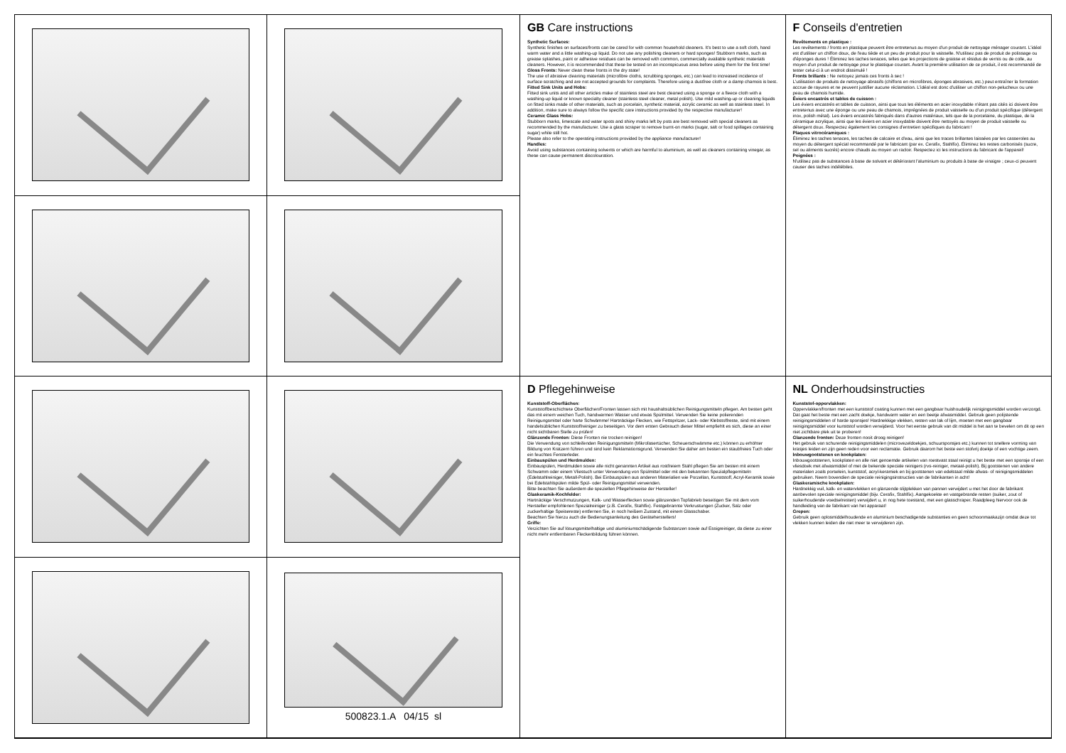500823.1.A 04/15 sl
GB Care instructions
Synthetic Surfaces:
Synthetic finishes on surfaces/fronts can be cared for with common household cleaners. It's best to use a soft cloth, hand warm water and a little washing-up liquid. Do not use any polishing cleaners or hard sponges! Stubborn marks, such as grease splashes, paint or adhesive residues can be removed with common, commercially available synthetic materials cleaners. However, it is recommended that these be tested on an inconspicuous area before using them for the first time!
Gloss Fronts: Never clean these fronts in the dry state!
The use of abrasive cleaning materials (microfibre cloths, scrubbing sponges, etc.) can lead to increased incidence of surface scratching and are not accepted grounds for complaints. Therefore using a dustfree cloth or a damp chamois is best.
Fitted Sink Units and Hobs:
Fitted sink units and all other articles make of stainless steel are best cleaned using a sponge or a fleece cloth with a washing-up liquid or known specialty cleaner (stainless steel cleaner, metal polish). Use mild washing-up or cleaning liquids on fitted sinks made of other materials, such as porcelain, synthetic material, acrylic ceramic as well as stainless steel. In addition, make sure to always follow the specific care instructions provided by the respective manufacturer!
Ceramic Glass Hobs:
Stubborn marks, limescale and water spots and shiny marks left by pots are best removed with special cleaners as recommended by the manufacturer. Use a glass scraper to remove burnt-on marks (sugar, salt or food spillages containing sugar) while still hot.
Please also refer to the operating instructions provided by the appliance manufacturer!
Handles:
Avoid using substances containing solvents or which are harmful to aluminium, as well as cleaners containing vinegar, as these can cause permanent discolouration.
F Conseils d'entretien
Revêtements en plastique :
Les revêtements / fronts en plastique peuvent être entretenus au moyen d'un produit de nettoyage ménager courant. L'idéal est d'utiliser un chiffon doux, de l'eau tiède et un peu de produit pour la vaisselle. N'utilisez pas de produit de polissage ou d'éponges dures ! Éliminez les taches tenaces, telles que les projections de graisse et résidus de vernis ou de colle, au moyen d'un produit de nettoyage pour le plastique courant. Avant la première utilisation de ce produit, il est recommandé de tester celui-ci à un endroit dissimulé !
Fronts brillants : Ne nettoyez jamais ces fronts à sec !
L'utilisation de produits de nettoyage abrasifs (chiffons en microfibres, éponges abrasives, etc.) peut entraîner la formation accrue de rayures et ne peuvent justifier aucune réclamation. L'idéal est donc d'utiliser un chiffon non-pelucheux ou une peau de chamois humide.
Éviers encastrés et tables de cuisson :
Les éviers encastrés et tables de cuisson, ainsi que tous les éléments en acier inoxydable n'étant pas cités ici doivent être entretenus avec une éponge ou une peau de chamois, imprégnées de produit vaisselle ou d'un produit spécifique (détergent inox, polish métal). Les éviers encastrés fabriqués dans d'autres matériaux, tels que de la porcelaine, du plastique, de la céramique acrylique, ainsi que les éviers en acier inoxydable doivent être nettoyés au moyen de produit vaisselle ou détergent doux. Respectez également les consignes d'entretien spécifiques du fabricant !
Plaques vitrocéramiques :
Éliminez les taches tenaces, les taches de calcaire et d'eau, ainsi que les traces brillantes laissées par les casseroles au moyen du détergent spécial recommandé par le fabricant (par ex. Cerafix, Stahlfix). Éliminez les restes carbonisés (sucre, sel ou aliments sucrés) encore chauds au moyen un racloir. Respectez ici les instructions du fabricant de l'appareil!
Poignées :
N'utilisez pas de substances à base de solvant et détériorant l'aluminium ou produits à base de vinaigre ; ceux-ci peuvent causer des taches indélébiles.
D Pflegehinweise
Kunststoff-Oberflächen:
Kunststoffbeschichtete Oberflächen/Fronten lassen sich mit haushaltsüblichen Reinigungsmitteln pflegen. Am besten geht das mit einem weichen Tuch, handwarmen Wasser und etwas Spülmittel. Verwenden Sie keine polierenden Reinigungsmittel oder harte Schwämme! Hartnäckige Flecken, wie Fettspritzer, Lack- oder Klebstoffreste, sind mit einem handelsüblichen Kunststoffreiniger zu beseitigen. Vor dem ersten Gebrauch dieser Mittel empfiehlt es sich, diese an einer nicht sichtbaren Stelle zu prüfen!
Glänzende Fronten: Diese Fronten nie trocken reinigen!
Die Verwendung von schleifenden Reinigungsmitteln (Mikrofasertücher, Scheuerschwämme etc.) können zu erhöhter Bildung von Kratzern führen und sind kein Reklamationsgrund. Verwenden Sie daher am besten ein staubfreies Tuch oder ein feuchtes Fensterleder.
Einbauspülen und Herdmulden:
Einbauspülen, Herdmulden sowie alle nicht genannten Artikel aus rostfreiem Stahl pflegen Sie am besten mit einem Schwamm oder einem Vliestuch unter Verwendung von Spülmittel oder mit den bekannten Spezialpflegemitteln (Edelstahlreiniger, Metall-Polish). Bei Einbauspülen aus anderen Materialien wie Porzellan, Kunststoff, Acryl-Keramik sowie bei Edelstahlspülen milde Spül- oder Reinigungsmittel verwenden.
Bitte beachten Sie außerdem die speziellen Pflegehinweise der Hersteller!
Glaskeramik-Kochfelder:
Hartnäckige Verschmutzungen, Kalk- und Wasserflecken sowie glänzenden Topfabrieb beseitigen Sie mit dem vom Hersteller empfohlenen Spezialreiniger (z.B. Cerafix, Stahlfix). Festgebrannte Verkrustungen (Zucker, Salz oder zuckerhaltige Speisereste) entfernen Sie, in noch heißem Zustand, mit einem Glasschaber.
Beachten Sie hierzu auch die Bedienungsanleitung des Geräteherstellers!
Griffe:
Verzichten Sie auf lösungsmittelhaltige und aluminiumschädigende Substanzen sowie auf Essigreiniger, da diese zu einer nicht mehr entfernbaren Fleckenbildung führen können.
NL Onderhoudsinstructies
Kunststof-oppervlakken:
Oppervlakken/fronten met een kunststof coating kunnen met een gangbaar huishoudelijk reinigingsmiddel worden verzorgd. Dat gaat het beste met een zacht doekje, handwarm water en een beetje afwasmiddel. Gebruik geen polijstende reinigingsmiddelen of harde sponsjes! Hardnekkige vlekken, resten van lak of lijm, moeten met een gangbaar reinigingsmiddel voor kunststof worden verwijderd. Voor het eerste gebruik van dit middel is het aan te bevelen om dit op een niet zichtbare plek uit te proberen!
Glanzende fronten: Deze fronten nooit droog reinigen!
Het gebruik van schurende reinigingsmiddelen (microvezeldoekjes, schuursponsjes etc.) kunnen tot snellere vorming van krasjes leiden en zijn geen reden voor een reclamatie. Gebruik daarom het beste een stofvrij doekje of een vochtige zeem.
Inbouwgootstenen en kookplaten:
Inbouwgootstenen, kookplaten en alle niet genoemde artikelen van roestvast staal reinigt u het beste met een sponsje of een vliesdoek met afwasmiddel of met de bekende speciale reinigers (rvs-reiniger, metaal-polish). Bij gootstenen van andere materialen zoals porselein, kunststof, acryl-keramiek en bij gootstenen van edelstaal milde afwas- of reinigingsmiddelen gebruiken. Neem bovendien de speciale reinigingsinstructies van de fabrikanten in acht!
Glaskeramische kookplaten:
Hardnekkig vuil, kalk- en watervlekken en glanzende slijtplekken van pannen verwijdert u met het door de fabrikant aanbevolen speciale reinigingsmiddel (bijv. Cerafix, Stahlfix). Aangekoekte en vastgebrande resten (suiker, zout of suikerhoudende voedselresten) verwijdert u, in nog hete toestand, met een glasschraper. Raadpleeg hiervoor ook de handleiding van de fabrikant van het apparaat!
Grepen:
Gebruik geen oplosmiddelhoudende en aluminium beschadigende substanties en geen schoonmaakazijn omdat deze tot vlekken kunnen leiden die niet meer te verwijderen zijn.